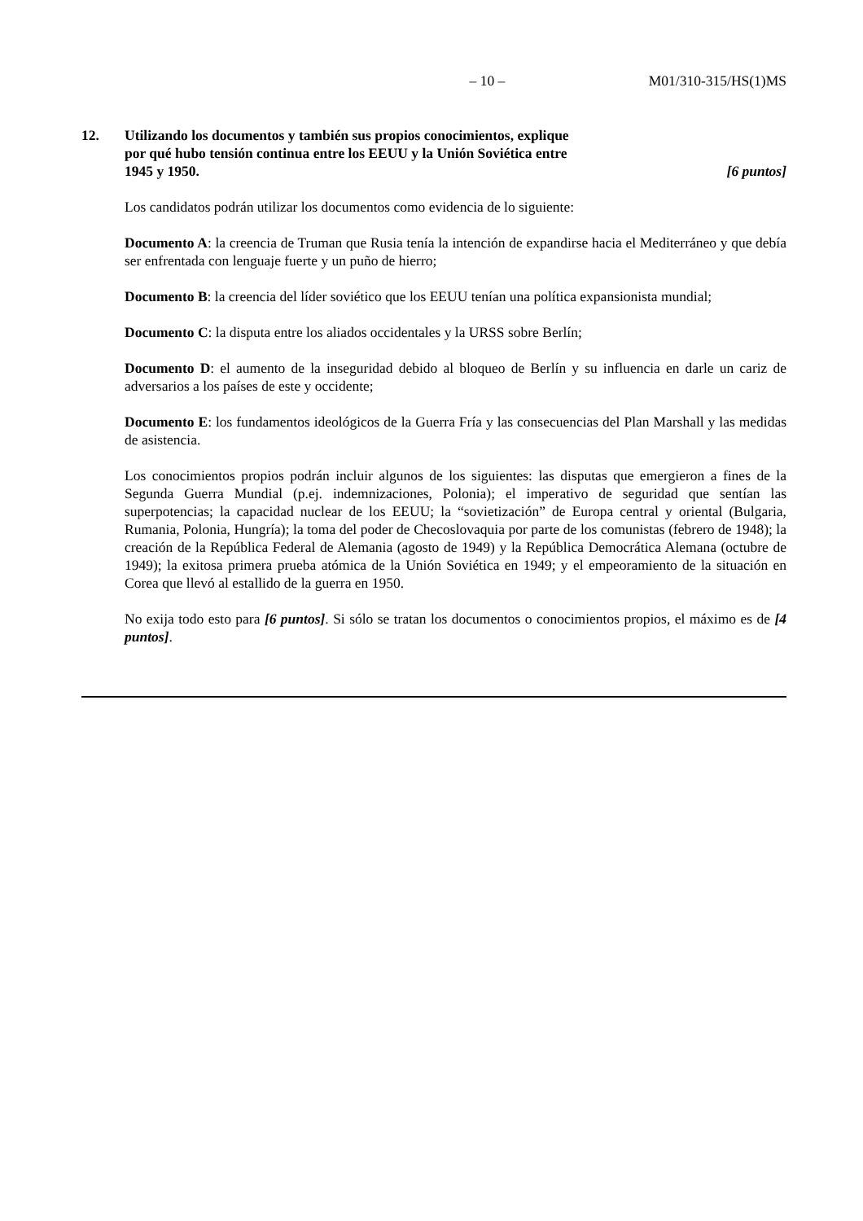– 10 – M01/310-315/HS(1)MS
12. Utilizando los documentos y también sus propios conocimientos, explique
por qué hubo tensión continua entre los EEUU y la Unión Soviética entre
1945 y 1950. [6 puntos]
Los candidatos podrán utilizar los documentos como evidencia de lo siguiente:
Documento A: la creencia de Truman que Rusia tenía la intención de expandirse hacia el Mediterráneo y que debía ser enfrentada con lenguaje fuerte y un puño de hierro;
Documento B: la creencia del líder soviético que los EEUU tenían una política expansionista mundial;
Documento C: la disputa entre los aliados occidentales y la URSS sobre Berlín;
Documento D: el aumento de la inseguridad debido al bloqueo de Berlín y su influencia en darle un cariz de adversarios a los países de este y occidente;
Documento E: los fundamentos ideológicos de la Guerra Fría y las consecuencias del Plan Marshall y las medidas de asistencia.
Los conocimientos propios podrán incluir algunos de los siguientes: las disputas que emergieron a fines de la Segunda Guerra Mundial (p.ej. indemnizaciones, Polonia); el imperativo de seguridad que sentían las superpotencias; la capacidad nuclear de los EEUU; la “sovietización” de Europa central y oriental (Bulgaria, Rumania, Polonia, Hungría); la toma del poder de Checoslovaquia por parte de los comunistas (febrero de 1948); la creación de la República Federal de Alemania (agosto de 1949) y la República Democrática Alemana (octubre de 1949); la exitosa primera prueba atómica de la Unión Soviética en 1949; y el empeoramiento de la situación en Corea que llevó al estallido de la guerra en 1950.
No exija todo esto para [6 puntos]. Si sólo se tratan los documentos o conocimientos propios, el máximo es de [4 puntos].